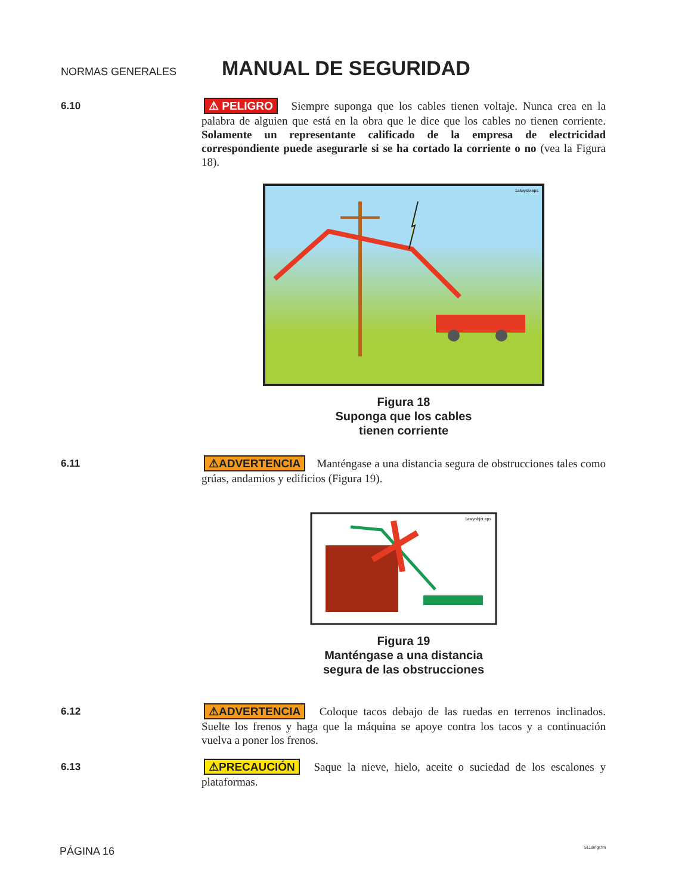NORMAS GENERALES
MANUAL DE SEGURIDAD
6.10
⚠ PELIGRO Siempre suponga que los cables tienen voltaje. Nunca crea en la palabra de alguien que está en la obra que le dice que los cables no tienen corriente. Solamente un representante calificado de la empresa de electricidad correspondiente puede asegurarle si se ha cortado la corriente o no (vea la Figura 18).
1alwyslv.eps
Figura 18
Suponga que los cables
tienen corriente
6.11
⚠ADVERTENCIA Manténgase a una distancia segura de obstrucciones tales como grúas, andamios y edificios (Figura 19).
1awyobjct.eps
Figura 19
Manténgase a una distancia
segura de las obstrucciones
6.12
⚠ADVERTENCIA Coloque tacos debajo de las ruedas en terrenos inclinados. Suelte los frenos y haga que la máquina se apoye contra los tacos y a continuación vuelva a poner los frenos.
6.13
⚠PRECAUCIÓN Saque la nieve, hielo, aceite o suciedad de los escalones y plataformas.
PÁGINA 16 511smgr.fm